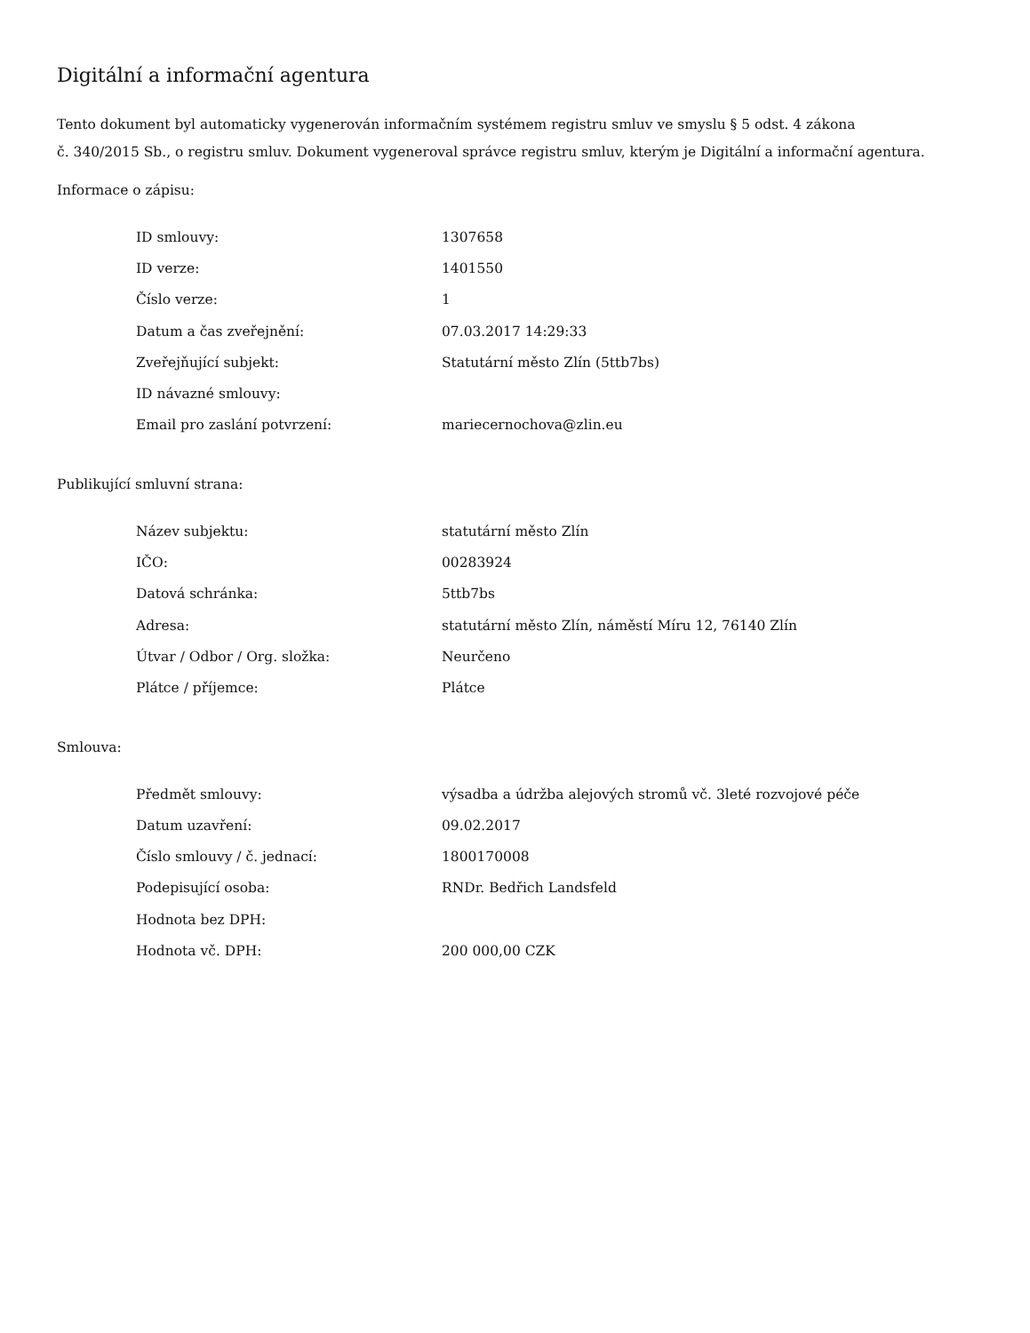Digitální a informační agentura
Tento dokument byl automaticky vygenerován informačním systémem registru smluv ve smyslu § 5 odst. 4 zákona
č. 340/2015 Sb., o registru smluv. Dokument vygeneroval správce registru smluv, kterým je Digitální a informační agentura.
Informace o zápisu:
| ID smlouvy: | 1307658 |
| ID verze: | 1401550 |
| Číslo verze: | 1 |
| Datum a čas zveřejnění: | 07.03.2017 14:29:33 |
| Zveřejňující subjekt: | Statutární město Zlín (5ttb7bs) |
| ID návazné smlouvy: | |
| Email pro zaslání potvrzení: | mariecernochova@zlin.eu |
Publikující smluvní strana:
| Název subjektu: | statutární město Zlín |
| IČO: | 00283924 |
| Datová schránka: | 5ttb7bs |
| Adresa: | statutární město Zlín, náměstí Míru 12, 76140 Zlín |
| Útvar / Odbor / Org. složka: | Neurčeno |
| Plátce / příjemce: | Plátce |
Smlouva:
| Předmět smlouvy: | výsadba a údržba alejových stromů vč. 3leté rozvojové péče |
| Datum uzavření: | 09.02.2017 |
| Číslo smlouvy / č. jednací: | 1800170008 |
| Podepisující osoba: | RNDr. Bedřich Landsfeld |
| Hodnota bez DPH: | |
| Hodnota vč. DPH: | 200 000,00 CZK |